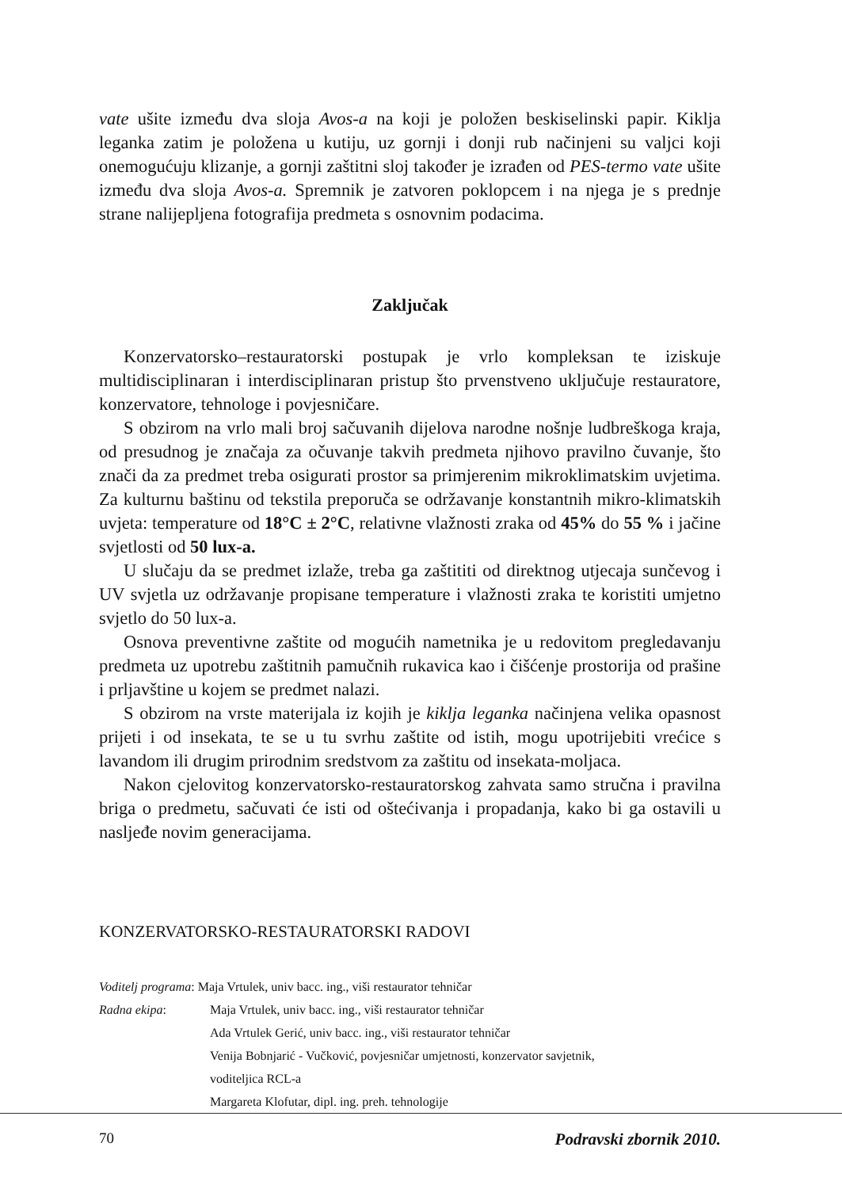vate ušite između dva sloja Avos-a na koji je položen beskiselinski papir. Kiklja leganka zatim je položena u kutiju, uz gornji i donji rub načinjeni su valjci koji onemogućuju klizanje, a gornji zaštitni sloj također je izrađen od PES-termo vate ušite između dva sloja Avos-a. Spremnik je zatvoren poklopcem i na njega je s prednje strane nalijepljena fotografija predmeta s osnovnim podacima.
Zaključak
Konzervatorsko–restauratorski postupak je vrlo kompleksan te iziskuje multidisciplinaran i interdisciplinaran pristup što prvenstveno uključuje restauratore, konzervatore, tehnologe i povjesničare.
S obzirom na vrlo mali broj sačuvanih dijelova narodne nošnje ludbreškoga kraja, od presudnog je značaja za očuvanje takvih predmeta njihovo pravilno čuvanje, što znači da za predmet treba osigurati prostor sa primjerenim mikroklimatskim uvjetima. Za kulturnu baštinu od tekstila preporuča se održavanje konstantnih mikro-klimatskih uvjeta: temperature od 18°C ± 2°C, relativne vlažnosti zraka od 45% do 55 % i jačine svjetlosti od 50 lux-a.
U slučaju da se predmet izlaže, treba ga zaštititi od direktnog utjecaja sunčevog i UV svjetla uz održavanje propisane temperature i vlažnosti zraka te koristiti umjetno svjetlo do 50 lux-a.
Osnova preventivne zaštite od mogućih nametnika je u redovitom pregledavanju predmeta uz upotrebu zaštitnih pamučnih rukavica kao i čišćenje prostorija od prašine i prljavštine u kojem se predmet nalazi.
S obzirom na vrste materijala iz kojih je kiklja leganka načinjena velika opasnost prijeti i od insekata, te se u tu svrhu zaštite od istih, mogu upotrijebiti vrećice s lavandom ili drugim prirodnim sredstvom za zaštitu od insekata-moljaca.
Nakon cjelovitog konzervatorsko-restauratorskog zahvata samo stručna i pravilna briga o predmetu, sačuvati će isti od oštećivanja i propadanja, kako bi ga ostavili u nasljeđe novim generacijama.
KONZERVATORSKO-RESTAURATORSKI RADOVI
Voditelj programa: Maja Vrtulek, univ bacc. ing., viši restaurator tehničar
Radna ekipa: Maja Vrtulek, univ bacc. ing., viši restaurator tehničar
Ada Vrtulek Gerić, univ bacc. ing., viši restaurator tehničar
Venija Bobnjarić - Vučković, povjesničar umjetnosti, konzervator savjetnik,
voditeljica RCL-a
Margareta Klofutar, dipl. ing. preh. tehnologije
70 Podravski zbornik 2010.